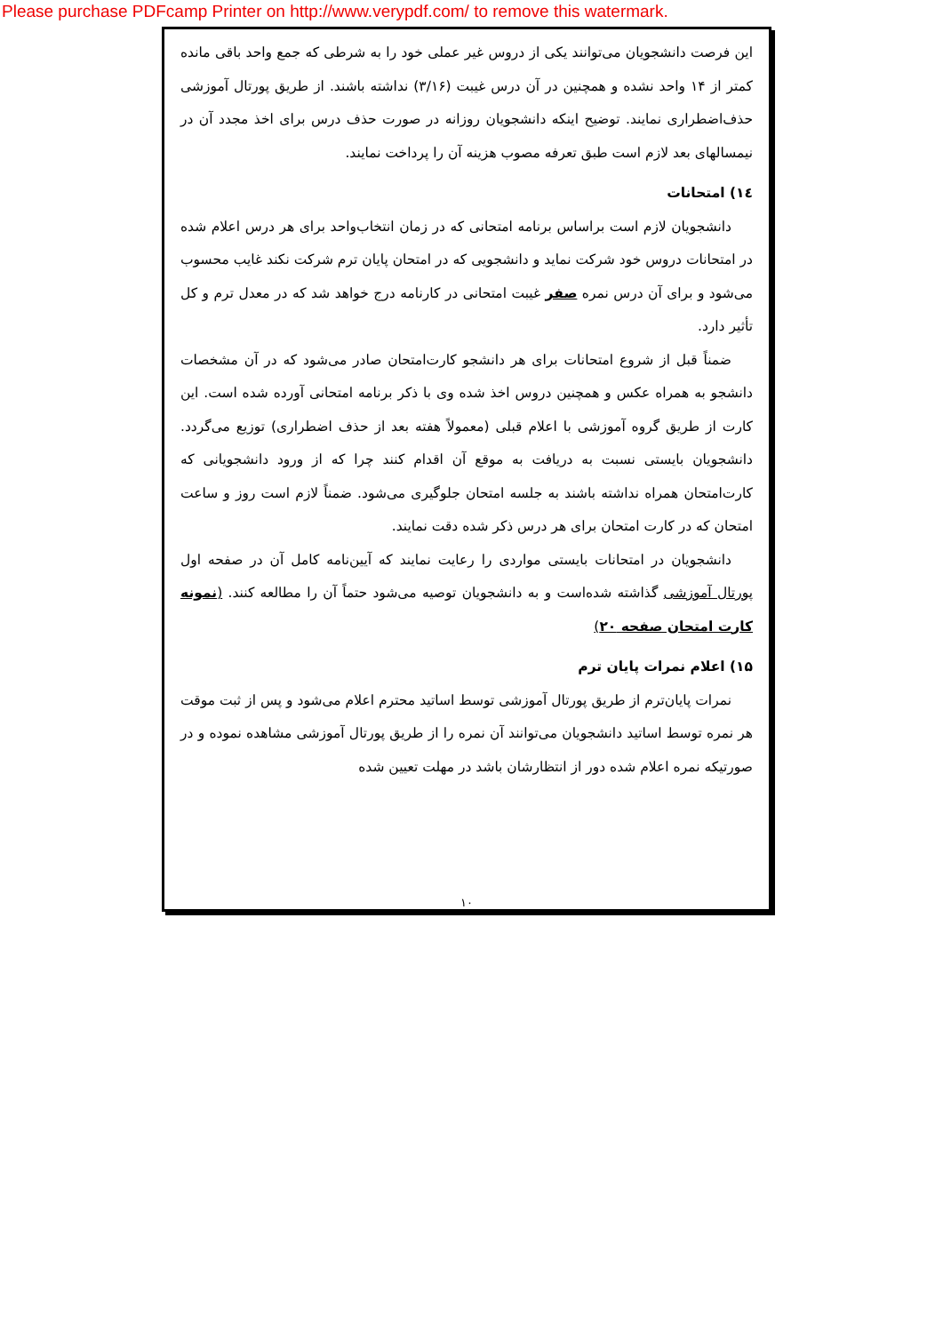Please purchase PDFcamp Printer on http://www.verypdf.com/ to remove this watermark.
این فرصت دانشجویان می‌توانند یکی از دروس غیر عملی خود را به شرطی که جمع واحد باقی مانده کمتر از ۱۴ واحد نشده و همچنین در آن درس غیبت (۳/۱۶) نداشته باشند. از طریق پورتال آموزشی حذف‌اضطراری نمایند. توضیح اینکه دانشجویان روزانه در صورت حذف درس برای اخذ مجدد آن در نیمسالهای بعد لازم است طبق تعرفه مصوب هزینه آن را پرداخت نمایند.
۱٤) امتحانات
دانشجویان لازم است براساس برنامه امتحانی که در زمان انتخاب‌واحد برای هر درس اعلام شده در امتحانات دروس خود شرکت نماید و دانشجویی که در امتحان پایان ترم شرکت نکند غایب محسوب می‌شود و برای آن درس نمره صفر غیبت امتحانی در کارنامه درج خواهد شد که در معدل ترم و کل تأثیر دارد.
ضمناً قبل از شروع امتحانات برای هر دانشجو کارت‌امتحان صادر می‌شود که در آن مشخصات دانشجو به همراه عکس و همچنین دروس اخذ شده وی با ذکر برنامه امتحانی آورده شده است. این کارت از طریق گروه آموزشی با اعلام قبلی (معمولاً هفته بعد از حذف اضطراری) توزیع می‌گردد. دانشجویان بایستی نسبت به دریافت به موقع آن اقدام کنند چرا که از ورود دانشجویانی که کارت‌امتحان همراه نداشته باشند به جلسه امتحان جلوگیری می‌شود. ضمناً لازم است روز و ساعت امتحان که در کارت امتحان برای هر درس ذکر شده دقت نمایند.
دانشجویان در امتحانات بایستی مواردی را رعایت نمایند که آیین‌نامه کامل آن در صفحه اول پورتال آموزشی گذاشته شده‌است و به دانشجویان توصیه می‌شود حتماً آن را مطالعه کنند. (نمونه کارت امتحان صفحه ۲۰)
۱۵) اعلام نمرات پایان ترم
نمرات پایان‌ترم از طریق پورتال آموزشی توسط اساتید محترم اعلام می‌شود و پس از ثبت موقت هر نمره توسط اساتید دانشجویان می‌توانند آن نمره را از طریق پورتال آموزشی مشاهده نموده و در صورتیکه نمره اعلام شده دور از انتظارشان باشد در مهلت تعیین شده
۱۰